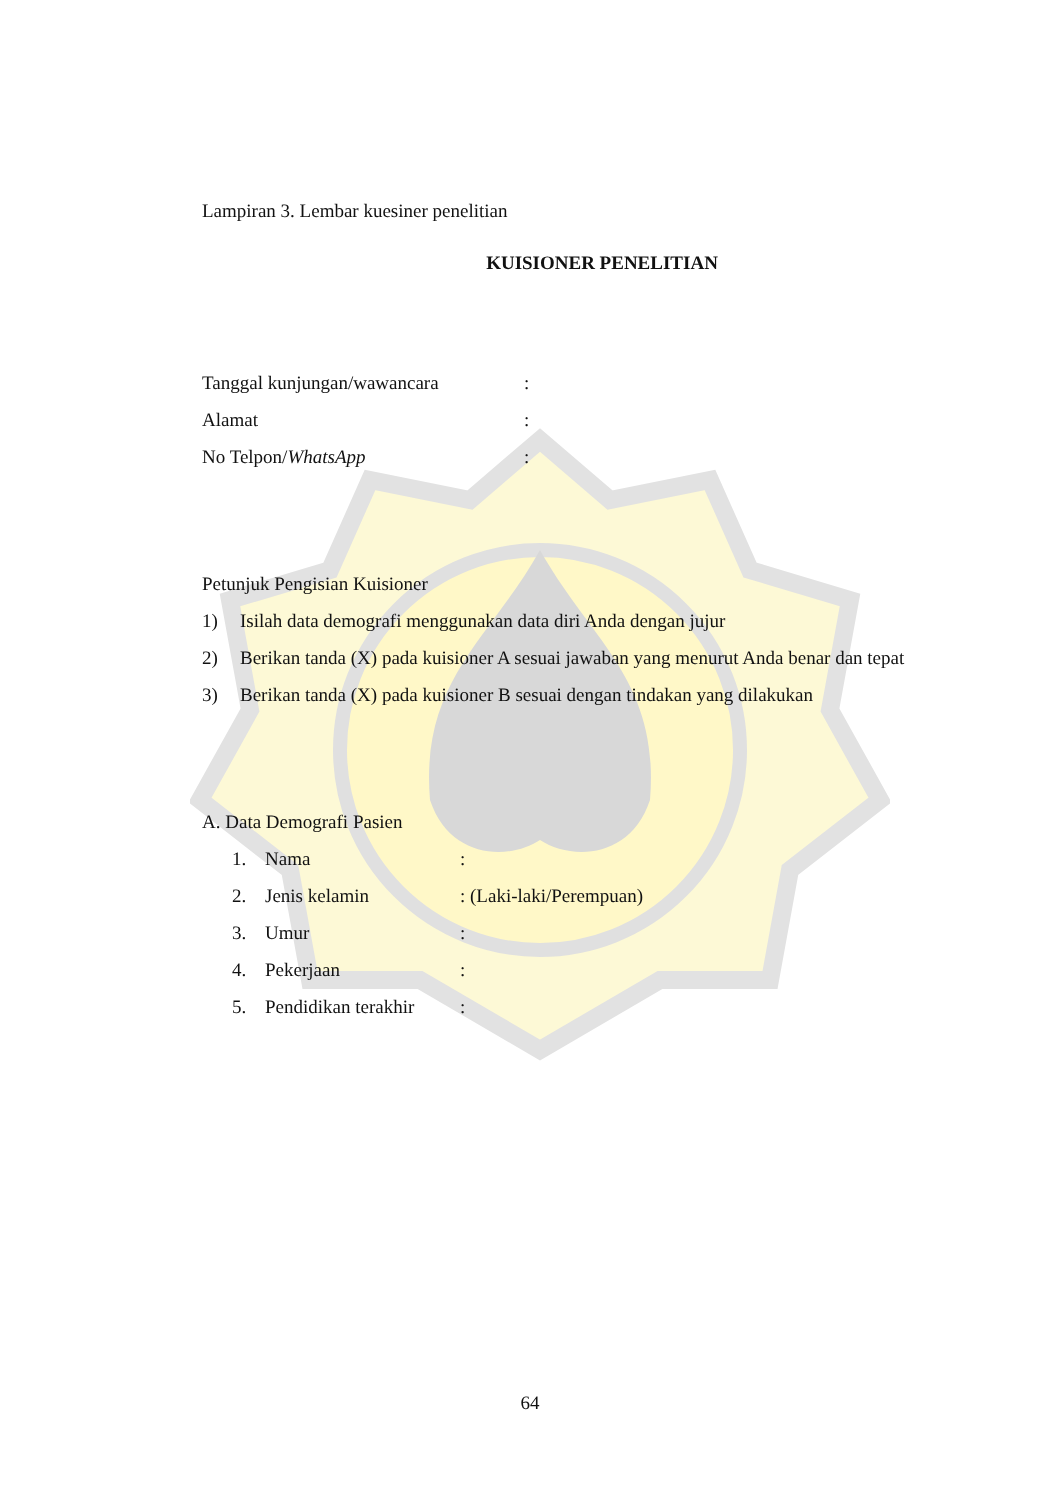Lampiran 3. Lembar kuesiner penelitian
KUISIONER PENELITIAN
Tanggal kunjungan/wawancara:
Alamat:
No Telpon/WhatsApp:
Petunjuk Pengisian Kuisioner
1) Isilah data demografi menggunakan data diri Anda dengan jujur
2) Berikan tanda (X) pada kuisioner A sesuai jawaban yang menurut Anda benar dan tepat
3) Berikan tanda (X) pada kuisioner B sesuai dengan tindakan yang dilakukan
A. Data Demografi Pasien
1. Nama:
2. Jenis kelamin: (Laki-laki/Perempuan)
3. Umur:
4. Pekerjaan:
5. Pendidikan terakhir:
64